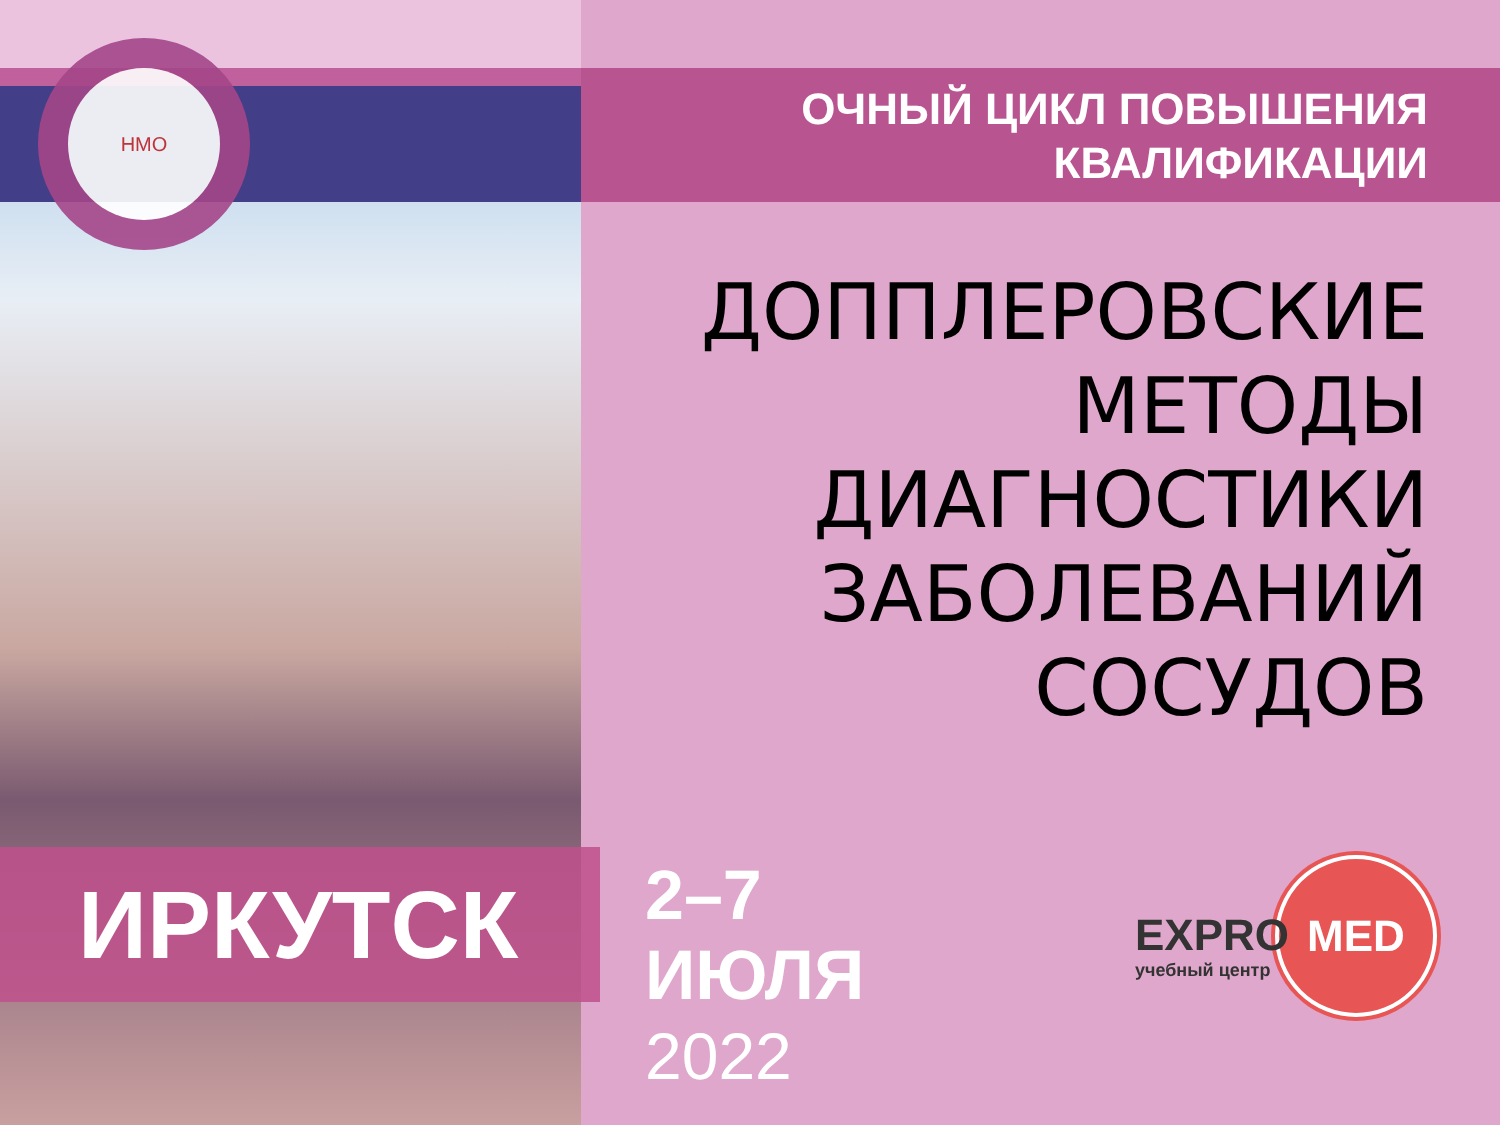НМО
ОЧНЫЙ ЦИКЛ ПОВЫШЕНИЯ
КВАЛИФИКАЦИИ
ДОППЛЕРОВСКИЕ
МЕТОДЫ
ДИАГНОСТИКИ
ЗАБОЛЕВАНИЙ
СОСУДОВ
ИРКУТСК
2–7
ИЮЛЯ
2022
MED
EXPRO
учебный центр